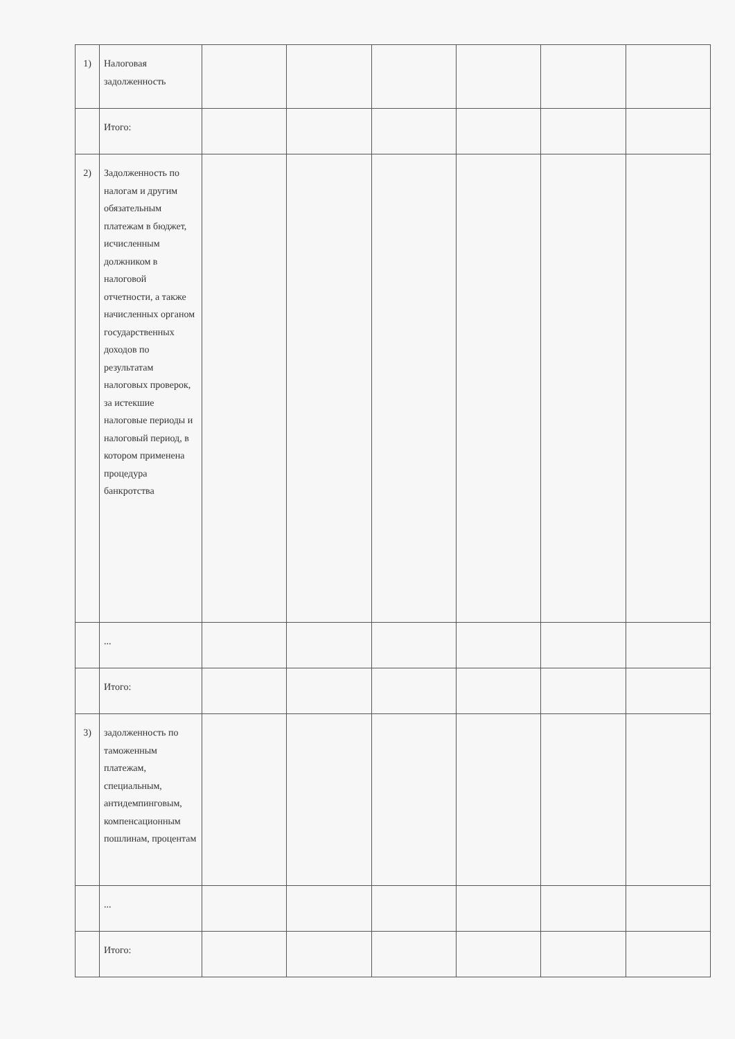| 1) | Налоговая задолженность | | | | | | |
| | Итого: | | | | | | |
| 2) | Задолженность по налогам и другим обязательным платежам в бюджет, исчисленным должником в налоговой отчетности, а также начисленных органом государственных доходов по результатам налоговых проверок, за истекшие налоговые периоды и налоговый период, в котором применена процедура банкротства | | | | | | |
| | ... | | | | | | |
| | Итого: | | | | | | |
| 3) | задолженность по таможенным платежам, специальным, антидемпинговым, компенсационным пошлинам, процентам | | | | | | |
| | ... | | | | | | |
| | Итого: | | | | | | |